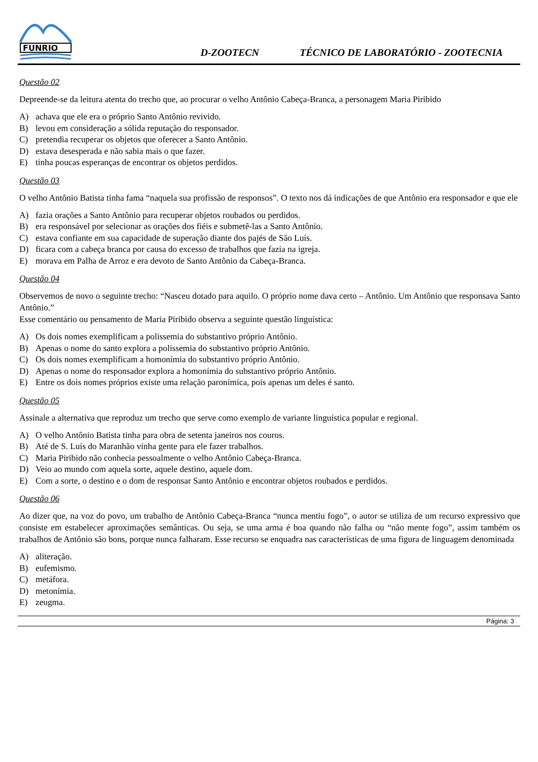FUNRIO
D-ZOOTECN
TÉCNICO DE LABORATÓRIO - ZOOTECNIA
Questão 02
Depreende-se da leitura atenta do trecho que, ao procurar o velho Antônio Cabeça-Branca, a personagem Maria Piribido
A) achava que ele era o próprio Santo Antônio revivido.
B) levou em consideração a sólida reputação do responsador.
C) pretendia recuperar os objetos que oferecer a Santo Antônio.
D) estava desesperada e não sabia mais o que fazer.
E) tinha poucas esperanças de encontrar os objetos perdidos.
Questão 03
O velho Antônio Batista tinha fama “naquela sua profissão de responsos”. O texto nos dá indicações de que Antônio era responsador e que ele
A) fazia orações a Santo Antônio para recuperar objetos roubados ou perdidos.
B) era responsável por selecionar as orações dos fiéis e submetê-las a Santo Antônio.
C) estava confiante em sua capacidade de superação diante dos pajés de São Luís.
D) ficara com a cabeça branca por causa do excesso de trabalhos que fazia na igreja.
E) morava em Palha de Arroz e era devoto de Santo Antônio da Cabeça-Branca.
Questão 04
Observemos de novo o seguinte trecho: “Nasceu dotado para aquilo. O próprio nome dava certo – Antônio. Um Antônio que responsava Santo Antônio.”
Esse comentário ou pensamento de Maria Piribido observa a seguinte questão linguística:
A) Os dois nomes exemplificam a polissemia do substantivo próprio Antônio.
B) Apenas o nome do santo explora a polissemia do substantivo próprio Antônio.
C) Os dois nomes exemplificam a homonímia do substantivo próprio Antônio.
D) Apenas o nome do responsador explora a homonímia do substantivo próprio Antônio.
E) Entre os dois nomes próprios existe uma relação paronímica, pois apenas um deles é santo.
Questão 05
Assinale a alternativa que reproduz um trecho que serve como exemplo de variante linguística popular e regional.
A) O velho Antônio Batista tinha para obra de setenta janeiros nos couros.
B) Até de S. Luís do Maranhão vinha gente para ele fazer trabalhos.
C) Maria Piribido não conhecia pessoalmente o velho Antônio Cabeça-Branca.
D) Veio ao mundo com aquela sorte, aquele destino, aquele dom.
E) Com a sorte, o destino e o dom de responsar Santo Antônio e encontrar objetos roubados e perdidos.
Questão 06
Ao dizer que, na voz do povo, um trabalho de Antônio Cabeça-Branca “nunca mentiu fogo”, o autor se utiliza de um recurso expressivo que consiste em estabelecer aproximações semânticas. Ou seja, se uma arma é boa quando não falha ou “não mente fogo”, assim também os trabalhos de Antônio são bons, porque nunca falharam. Esse recurso se enquadra nas características de uma figura de linguagem denominada
A) aliteração.
B) eufemismo.
C) metáfora.
D) metonímia.
E) zeugma.
Página: 3